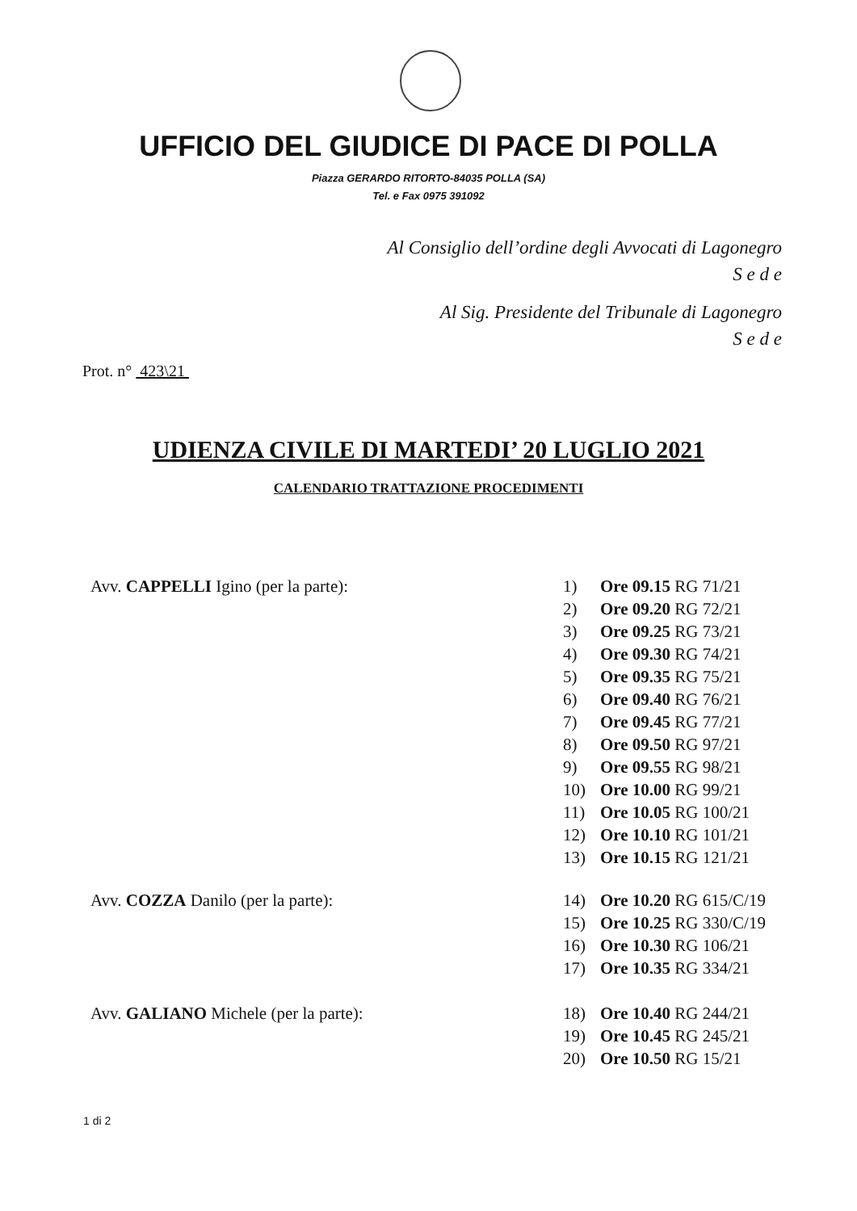UFFICIO DEL GIUDICE DI PACE DI POLLA
Piazza GERARDO RITORTO-84035 POLLA (SA)
Tel. e Fax 0975 391092
Al Consiglio dell’ordine degli Avvocati di Lagonegro
S e d e
Al Sig. Presidente del Tribunale di Lagonegro
S e d e
Prot. n° 423\21
UDIENZA CIVILE DI MARTEDI’ 20 LUGLIO 2021
CALENDARIO TRATTAZIONE PROCEDIMENTI
Avv. CAPPELLI Igino (per la parte): 1) Ore 09.15 RG 71/21
2) Ore 09.20 RG 72/21
3) Ore 09.25 RG 73/21
4) Ore 09.30 RG 74/21
5) Ore 09.35 RG 75/21
6) Ore 09.40 RG 76/21
7) Ore 09.45 RG 77/21
8) Ore 09.50 RG 97/21
9) Ore 09.55 RG 98/21
10) Ore 10.00 RG 99/21
11) Ore 10.05 RG 100/21
12) Ore 10.10 RG 101/21
13) Ore 10.15 RG 121/21
Avv. COZZA Danilo (per la parte): 14) Ore 10.20 RG 615/C/19
15) Ore 10.25 RG 330/C/19
16) Ore 10.30 RG 106/21
17) Ore 10.35 RG 334/21
Avv. GALIANO Michele (per la parte): 18) Ore 10.40 RG 244/21
19) Ore 10.45 RG 245/21
20) Ore 10.50 RG 15/21
1 di 2